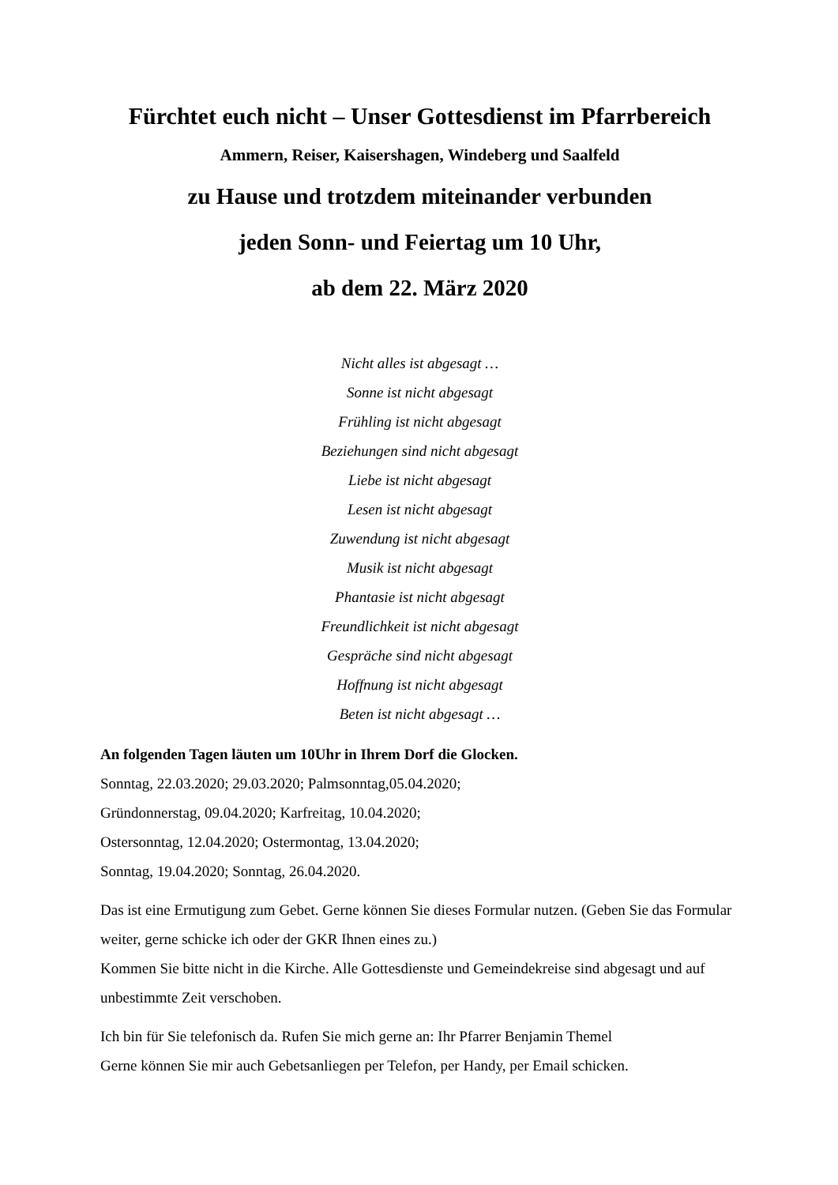Fürchtet euch nicht – Unser Gottesdienst im Pfarrbereich
Ammern, Reiser, Kaisershagen, Windeberg und Saalfeld
zu Hause und trotzdem miteinander verbunden
jeden Sonn- und Feiertag um 10 Uhr,
ab dem 22. März 2020
Nicht alles ist abgesagt …
Sonne ist nicht abgesagt
Frühling ist nicht abgesagt
Beziehungen sind nicht abgesagt
Liebe ist nicht abgesagt
Lesen ist nicht abgesagt
Zuwendung ist nicht abgesagt
Musik ist nicht abgesagt
Phantasie ist nicht abgesagt
Freundlichkeit ist nicht abgesagt
Gespräche sind nicht abgesagt
Hoffnung ist nicht abgesagt
Beten ist nicht abgesagt …
An folgenden Tagen läuten um 10Uhr in Ihrem Dorf die Glocken.
Sonntag, 22.03.2020; 29.03.2020; Palmsonntag,05.04.2020;
Gründonnerstag, 09.04.2020; Karfreitag, 10.04.2020;
Ostersonntag, 12.04.2020; Ostermontag, 13.04.2020;
Sonntag, 19.04.2020; Sonntag, 26.04.2020.
Das ist eine Ermutigung zum Gebet. Gerne können Sie dieses Formular nutzen. (Geben Sie das Formular weiter, gerne schicke ich oder der GKR Ihnen eines zu.)
Kommen Sie bitte nicht in die Kirche. Alle Gottesdienste und Gemeindekreise sind abgesagt und auf unbestimmte Zeit verschoben.
Ich bin für Sie telefonisch da. Rufen Sie mich gerne an: Ihr Pfarrer Benjamin Themel
Gerne können Sie mir auch Gebetsanliegen per Telefon, per Handy, per Email schicken.